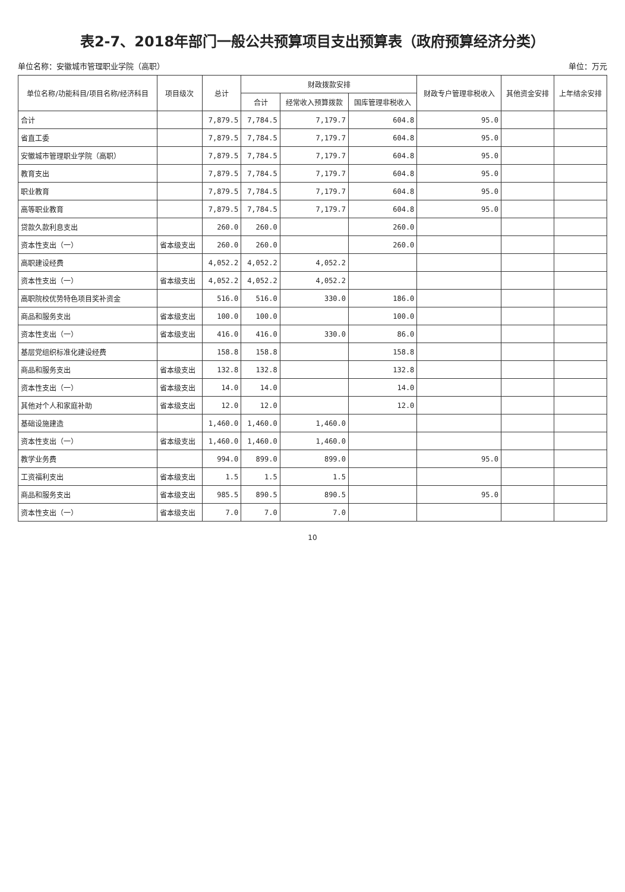表2-7、2018年部门一般公共预算项目支出预算表（政府预算经济分类）
单位名称：安徽城市管理职业学院（高职） 单位：万元
| 单位名称/功能科目/项目名称/经济科目 | 项目级次 | 总计 | 财政拨款安排 | | | 财政专户管理非税收入 | 其他资金安排 | 上年结余安排 |
| --- | --- | --- | --- | --- | --- | --- | --- | --- |
| | | | 合计 | 经常收入预算拨款 | 国库管理非税收入 | | | |
| 合计 | | 7,879.5 | 7,784.5 | 7,179.7 | 604.8 | 95.0 | | |
| 省直工委 | | 7,879.5 | 7,784.5 | 7,179.7 | 604.8 | 95.0 | | |
| 安徽城市管理职业学院（高职） | | 7,879.5 | 7,784.5 | 7,179.7 | 604.8 | 95.0 | | |
| 教育支出 | | 7,879.5 | 7,784.5 | 7,179.7 | 604.8 | 95.0 | | |
| 职业教育 | | 7,879.5 | 7,784.5 | 7,179.7 | 604.8 | 95.0 | | |
| 高等职业教育 | | 7,879.5 | 7,784.5 | 7,179.7 | 604.8 | 95.0 | | |
| 贷款久款利息支出 | | 260.0 | 260.0 | | 260.0 | | | |
| 资本性支出（一） | 省本级支出 | 260.0 | 260.0 | | 260.0 | | | |
| 高职建设经费 | | 4,052.2 | 4,052.2 | 4,052.2 | | | | |
| 资本性支出（一） | 省本级支出 | 4,052.2 | 4,052.2 | 4,052.2 | | | | |
| 高职院校优势特色项目奖补资金 | | 516.0 | 516.0 | 330.0 | 186.0 | | | |
| 商品和服务支出 | 省本级支出 | 100.0 | 100.0 | | 100.0 | | | |
| 资本性支出（一） | 省本级支出 | 416.0 | 416.0 | 330.0 | 86.0 | | | |
| 基层党组织标准化建设经费 | | 158.8 | 158.8 | | 158.8 | | | |
| 商品和服务支出 | 省本级支出 | 132.8 | 132.8 | | 132.8 | | | |
| 资本性支出（一） | 省本级支出 | 14.0 | 14.0 | | 14.0 | | | |
| 其他对个人和家庭补助 | 省本级支出 | 12.0 | 12.0 | | 12.0 | | | |
| 基础设施建造 | | 1,460.0 | 1,460.0 | 1,460.0 | | | | |
| 资本性支出（一） | 省本级支出 | 1,460.0 | 1,460.0 | 1,460.0 | | | | |
| 教学业务费 | | 994.0 | 899.0 | 899.0 | | 95.0 | | |
| 工资福利支出 | 省本级支出 | 1.5 | 1.5 | 1.5 | | | | |
| 商品和服务支出 | 省本级支出 | 985.5 | 890.5 | 890.5 | | 95.0 | | |
| 资本性支出（一） | 省本级支出 | 7.0 | 7.0 | 7.0 | | | | |
10